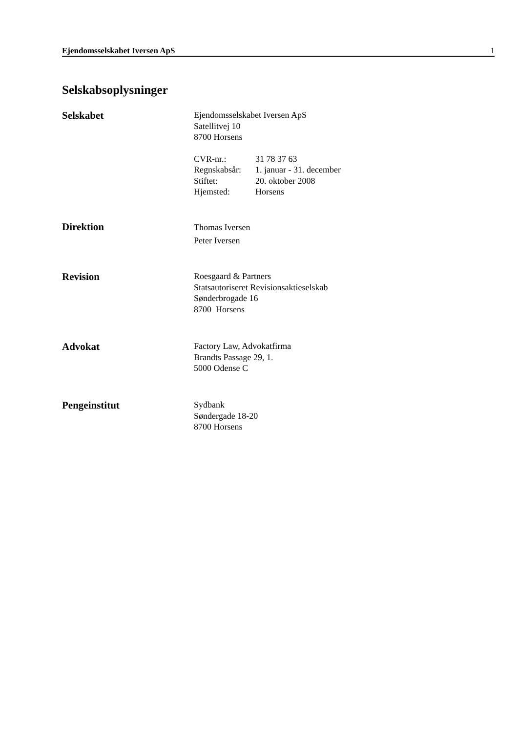Ejendomsselskabet Iversen ApS 1
Selskabsoplysninger
Selskabet
Ejendomsselskabet Iversen ApS
Satellitvej 10
8700 Horsens
| CVR-nr.: | 31 78 37 63 |
| Regnskabsår: | 1. januar - 31. december |
| Stiftet: | 20. oktober 2008 |
| Hjemsted: | Horsens |
Direktion
Thomas Iversen
Peter Iversen
Revision
Roesgaard & Partners
Statsautoriseret Revisionsaktieselskab
Sønderbrogade 16
8700 Horsens
Advokat
Factory Law, Advokatfirma
Brandts Passage 29, 1.
5000 Odense C
Pengeinstitut
Sydbank
Søndergade 18-20
8700 Horsens